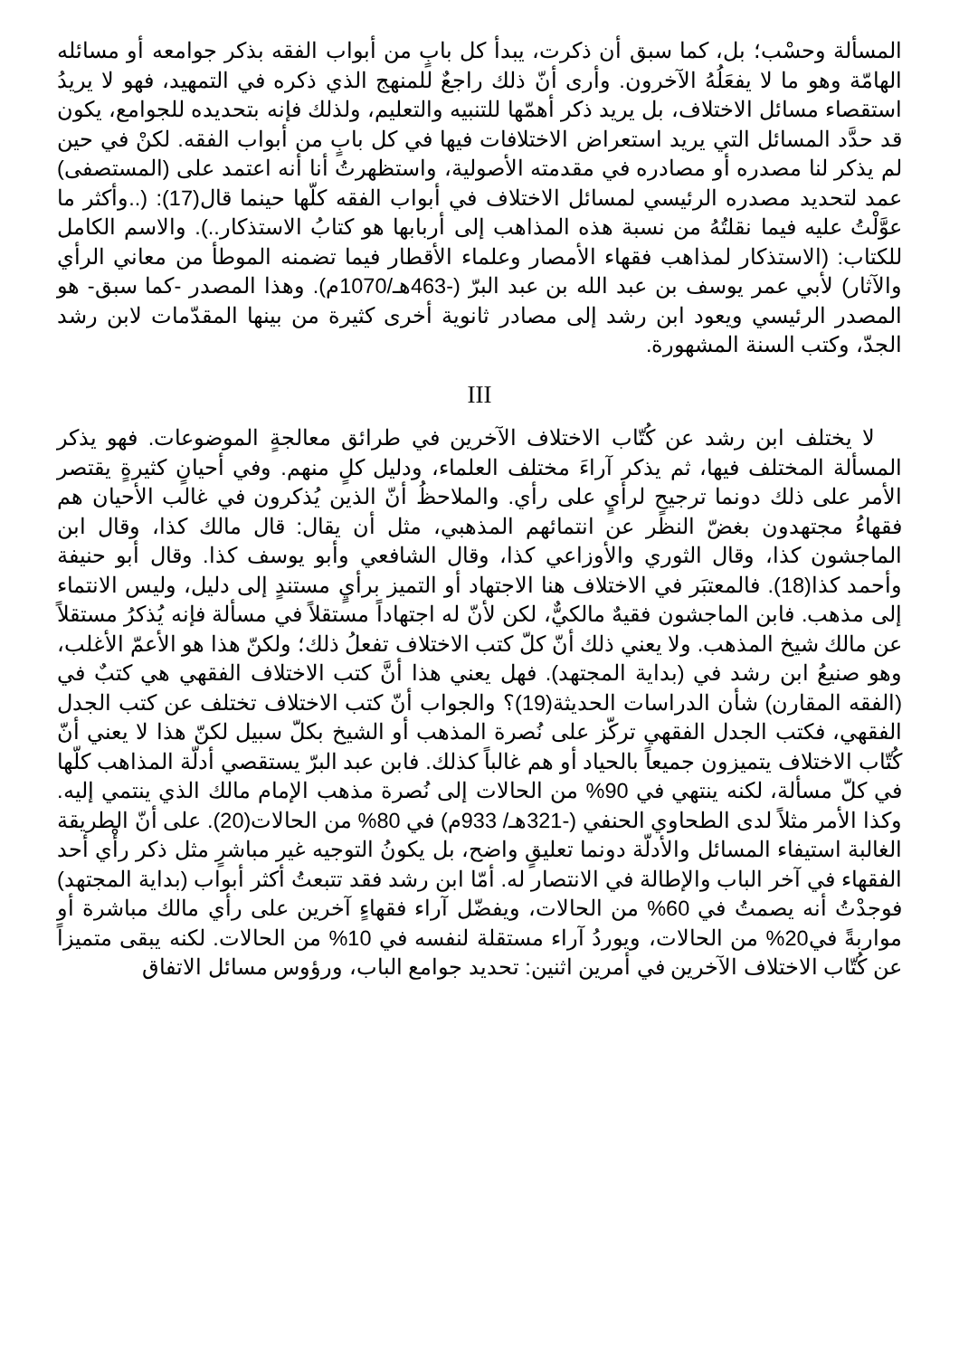المسألة وحسْب؛ بل، كما سبق أن ذكرت، يبدأ كل بابٍ من أبواب الفقه بذكر جوامعه أو مسائله الهامّة وهو ما لا يفعَلُهُ الآخرون. وأرى أنّ ذلك راجعٌ للمنهج الذي ذكره في التمهيد، فهو لا يريدُ استقصاء مسائل الاختلاف، بل يريد ذكر أهمّها للتنبيه والتعليم، ولذلك فإنه بتحديده للجوامع، يكون قد حدَّد المسائل التي يريد استعراض الاختلافات فيها في كل بابٍ من أبواب الفقه. لكنْ في حين لم يذكر لنا مصدره أو مصادره في مقدمته الأصولية، واستظهرتُ أنا أنه اعتمد على (المستصفى) عمد لتحديد مصدره الرئيسي لمسائل الاختلاف في أبواب الفقه كلّها حينما قال(17): (..وأكثر ما عوَّلْتُ عليه فيما نقلتُهُ من نسبة هذه المذاهب إلى أربابها هو كتابُ الاستذكار..). والاسم الكامل للكتاب: (الاستذكار لمذاهب فقهاء الأمصار وعلماء الأقطار فيما تضمنه الموطأ من معاني الرأي والآثار) لأبي عمر يوسف بن عبد الله بن عبد البرّ (-463هـ/1070م). وهذا المصدر -كما سبق- هو المصدر الرئيسي ويعود ابن رشد إلى مصادر ثانوية أخرى كثيرة من بينها المقدّمات لابن رشد الجدّ، وكتب السنة المشهورة.
III
لا يختلف ابن رشد عن كُتّاب الاختلاف الآخرين في طرائق معالجةٍ الموضوعات. فهو يذكر المسألة المختلف فيها، ثم يذكر آراءَ مختلف العلماء، ودليل كلٍ منهم. وفي أحيانٍ كثيرةٍ يقتصر الأمر على ذلك دونما ترجيحٍ لرأيٍ على رأي. والملاحظُ أنّ الذين يُذكرون في غالب الأحيان هم فقهاءُ مجتهدون بغضّ النظر عن انتمائهم المذهبي، مثل أن يقال: قال مالك كذا، وقال ابن الماجشون كذا، وقال الثوري والأوزاعي كذا، وقال الشافعي وأبو يوسف كذا. وقال أبو حنيفة وأحمد كذا(18). فالمعتبَر في الاختلاف هنا الاجتهاد أو التميز برأيٍ مستندٍ إلى دليل، وليس الانتماء إلى مذهب. فابن الماجشون فقيهٌ مالكيٌّ، لكن لأنّ له اجتهاداً مستقلاً في مسألة فإنه يُذكرُ مستقلاً عن مالك شيخ المذهب. ولا يعني ذلك أنّ كلّ كتب الاختلاف تفعلُ ذلك؛ ولكنّ هذا هو الأعمّ الأغلب، وهو صنيعُ ابن رشد في (بداية المجتهد). فهل يعني هذا أنَّ كتب الاختلاف الفقهي هي كتبٌ في (الفقه المقارن) شأن الدراسات الحديثة(19)؟ والجواب أنّ كتب الاختلاف تختلف عن كتب الجدل الفقهي، فكتب الجدل الفقهي تركّز على نُصرة المذهب أو الشيخ بكلّ سبيل لكنّ هذا لا يعني أنّ كُتّاب الاختلاف يتميزون جميعاً بالحياد أو هم غالباً كذلك. فابن عبد البرّ يستقصي أدلّة المذاهب كلّها في كلّ مسألة، لكنه ينتهي في 90% من الحالات إلى نُصرة مذهب الإمام مالك الذي ينتمي إليه. وكذا الأمر مثلاً لدى الطحاوي الحنفي (-321هـ/ 933م) في 80% من الحالات(20). على أنّ الطريقة الغالبة استيفاء المسائل والأدلّة دونما تعليقٍ واضح، بل يكونُ التوجيه غير مباشرٍ مثل ذكر رأْي أحد الفقهاء في آخر الباب والإطالة في الانتصار له. أمّا ابن رشد فقد تتبعتُ أكثر أبواب (بداية المجتهد) فوجدْتُ أنه يصمتُ في 60% من الحالات، ويفضّل آراء فقهاءٍ آخرين على رأي مالك مباشرة أو مواربةً في20% من الحالات، ويوردُ آراء مستقلة لنفسه في 10% من الحالات. لكنه يبقى متميزاً عن كُتّاب الاختلاف الآخرين في أمرين اثنين: تحديد جوامع الباب، ورؤوس مسائل الاتفاق